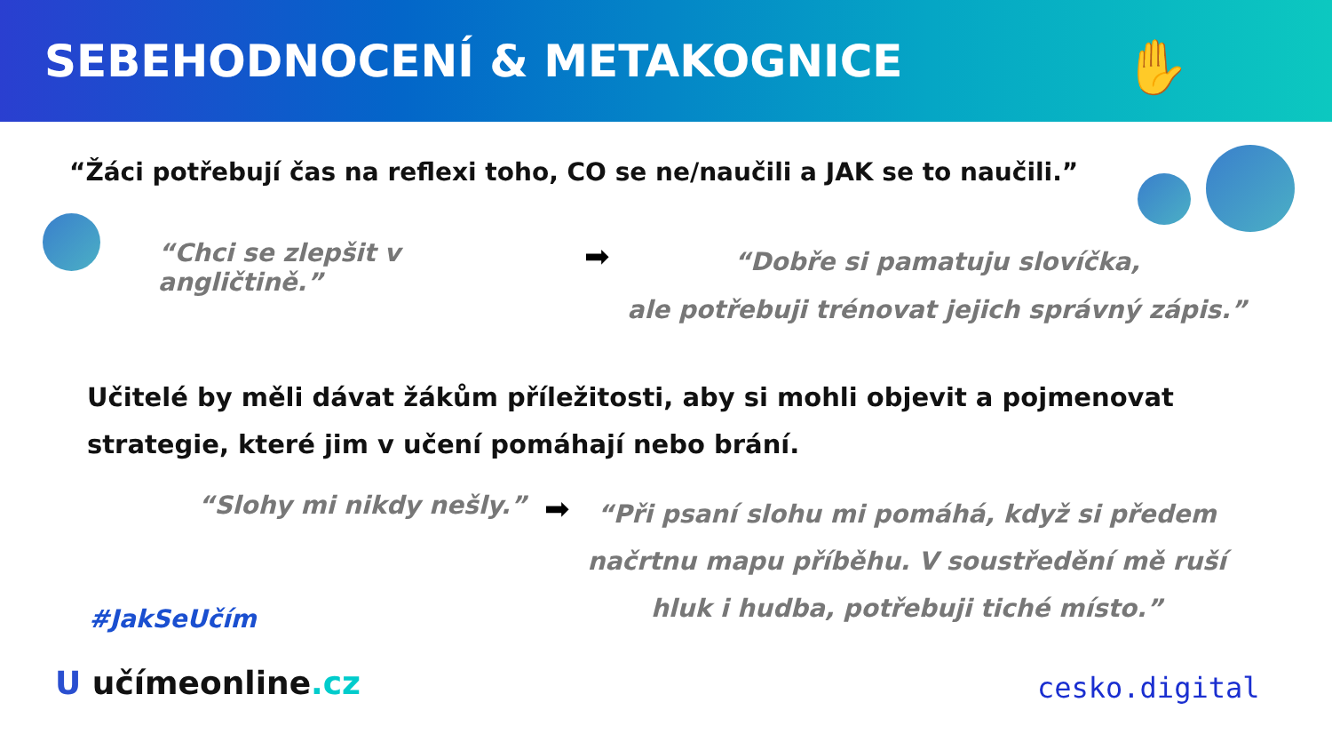SEBEHODNOCENÍ & METAKOGNICE
✋
“Žáci potřebují čas na reflexi toho, CO se ne/naučili a JAK se to naučili.”
“Chci se zlepšit v angličtině.”
➡
“Dobře si pamatuju slovíčka,
ale potřebuji trénovat jejich správný zápis.”
Učitelé by měli dávat žákům příležitosti, aby si mohli objevit a pojmenovat
strategie, které jim v učení pomáhají nebo brání.
“Slohy mi nikdy nešly.”
➡
“Při psaní slohu mi pomáhá, když si předem
načrtnu mapu příběhu. V soustředění mě ruší
hluk i hudba, potřebuji tiché místo.”
#JakSeUčím
U učímeonline.cz cesko.digital